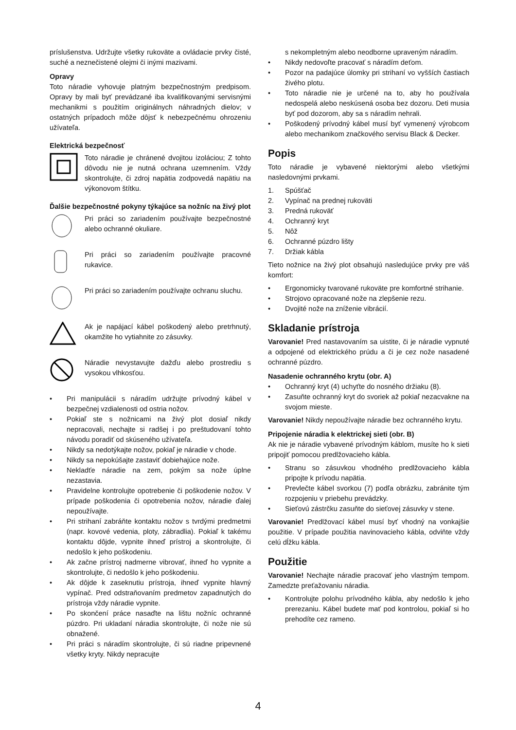príslušenstva. Udržujte všetky rukoväte a ovládacie prvky čisté, suché a neznečistené olejmi či inými mazivami.
Opravy
Toto náradie vyhovuje platným bezpečnostným predpisom. Opravy by mali byť prevádzané iba kvalifikovanými servisnými mechanikmi s použitím originálnych náhradných dielov; v ostatných prípadoch môže dôjsť k nebezpečnému ohrozeniu užívateľa.
Elektrická bezpečnosť
Toto náradie je chránené dvojitou izoláciou; Z tohto dôvodu nie je nutná ochrana uzemnením. Vždy skontrolujte, či zdroj napätia zodpovedá napätiu na výkonovom štítku.
Ďalšie bezpečnostné pokyny týkajúce sa nožníc na živý plot
Pri práci so zariadením používajte bezpečnostné alebo ochranné okuliare.
Pri práci so zariadením používajte pracovné rukavice.
Pri práci so zariadením používajte ochranu sluchu.
Ak je napájací kábel poškodený alebo pretrhnutý, okamžite ho vytiahnite zo zásuvky.
Náradie nevystavujte dažďu alebo prostrediu s vysokou vlhkosťou.
• Pri manipulácii s náradím udržujte prívodný kábel v bezpečnej vzdialenosti od ostria nožov.
• Pokiaľ ste s nožnicami na živý plot dosiaľ nikdy nepracovali, nechajte si radšej i po preštudovaní tohto návodu poradiť od skúseného užívateľa.
• Nikdy sa nedotýkajte nožov, pokiaľ je náradie v chode.
• Nikdy sa nepokúšajte zastaviť dobiehajúce nože.
• Nekladťe náradie na zem, pokým sa nože úplne nezastavia.
• Pravidelne kontrolujte opotrebenie či poškodenie nožov. V prípade poškodenia či opotrebenia nožov, náradie ďalej nepoužívajte.
• Pri strihaní zabráňte kontaktu nožov s tvrdými predmetmi (napr. kovové vedenia, ploty, zábradlia). Pokiaľ k takému kontaktu dôjde, vypnite ihneď prístroj a skontrolujte, či nedošlo k jeho poškodeniu.
• Ak začne prístroj nadmerne vibrovať, ihneď ho vypnite a skontrolujte, či nedošlo k jeho poškodeniu.
• Ak dôjde k zaseknutiu prístroja, ihneď vypnite hlavný vypínač. Pred odstraňovaním predmetov zapadnutých do prístroja vždy náradie vypnite.
• Po skončení práce nasaďte na lištu nožníc ochranné púzdro. Pri ukladaní náradia skontrolujte, či nože nie sú obnažené.
• Pri práci s náradím skontrolujte, či sú riadne pripevnené všetky kryty. Nikdy nepracujte
s nekompletným alebo neodborne upraveným náradím.
• Nikdy nedovoľte pracovať s náradím deťom.
• Pozor na padajúce úlomky pri strihaní vo vyšších častiach živého plotu.
• Toto náradie nie je určené na to, aby ho používala nedospelá alebo neskúsená osoba bez dozoru. Deti musia byť pod dozorom, aby sa s náradím nehrali.
• Poškodený prívodný kábel musí byť vymenený výrobcom alebo mechanikom značkového servisu Black & Decker.
Popis
Toto náradie je vybavené niektorými alebo všetkými nasledovnými prvkami.
1. Spúšťač
2. Vypínač na prednej rukoväti
3. Predná rukoväť
4. Ochranný kryt
5. Nôž
6. Ochranné púzdro lišty
7. Držiak kábla
Tieto nožnice na živý plot obsahujú nasledujúce prvky pre váš komfort:
• Ergonomicky tvarované rukoväte pre komfortné strihanie.
• Strojovo opracované nože na zlepšenie rezu.
• Dvojité nože na zníženie vibrácií.
Skladanie prístroja
Varovanie! Pred nastavovaním sa uistite, či je náradie vypnuté a odpojené od elektrického prúdu a či je cez nože nasadené ochranné púzdro.
Nasadenie ochranného krytu (obr. A)
• Ochranný kryt (4) uchyťte do nosného držiaku (8).
• Zasuňte ochranný kryt do svoriek až pokiaľ nezacvakne na svojom mieste.
Varovanie! Nikdy nepoužívajte náradie bez ochranného krytu.
Pripojenie náradia k elektrickej sieti (obr. B)
Ak nie je náradie vybavené prívodným káblom, musíte ho k sieti pripojiť pomocou predlžovacieho kábla.
• Stranu so zásuvkou vhodného predlžovacieho kábla pripojte k prívodu napätia.
• Prevlečte kábel svorkou (7) podľa obrázku, zabránite tým rozpojeniu v priebehu prevádzky.
• Sieťovú zástrčku zasuňte do sieťovej zásuvky v stene.
Varovanie! Predlžovací kábel musí byť vhodný na vonkajšie použitie. V prípade použitia navinovacieho kábla, odviňte vždy celú dĺžku kábla.
Použitie
Varovanie! Nechajte náradie pracovať jeho vlastným tempom. Zamedzte preťažovaniu náradia.
• Kontrolujte polohu prívodného kábla, aby nedošlo k jeho prerezaniu. Kábel budete mať pod kontrolou, pokiaľ si ho prehodíte cez rameno.
4